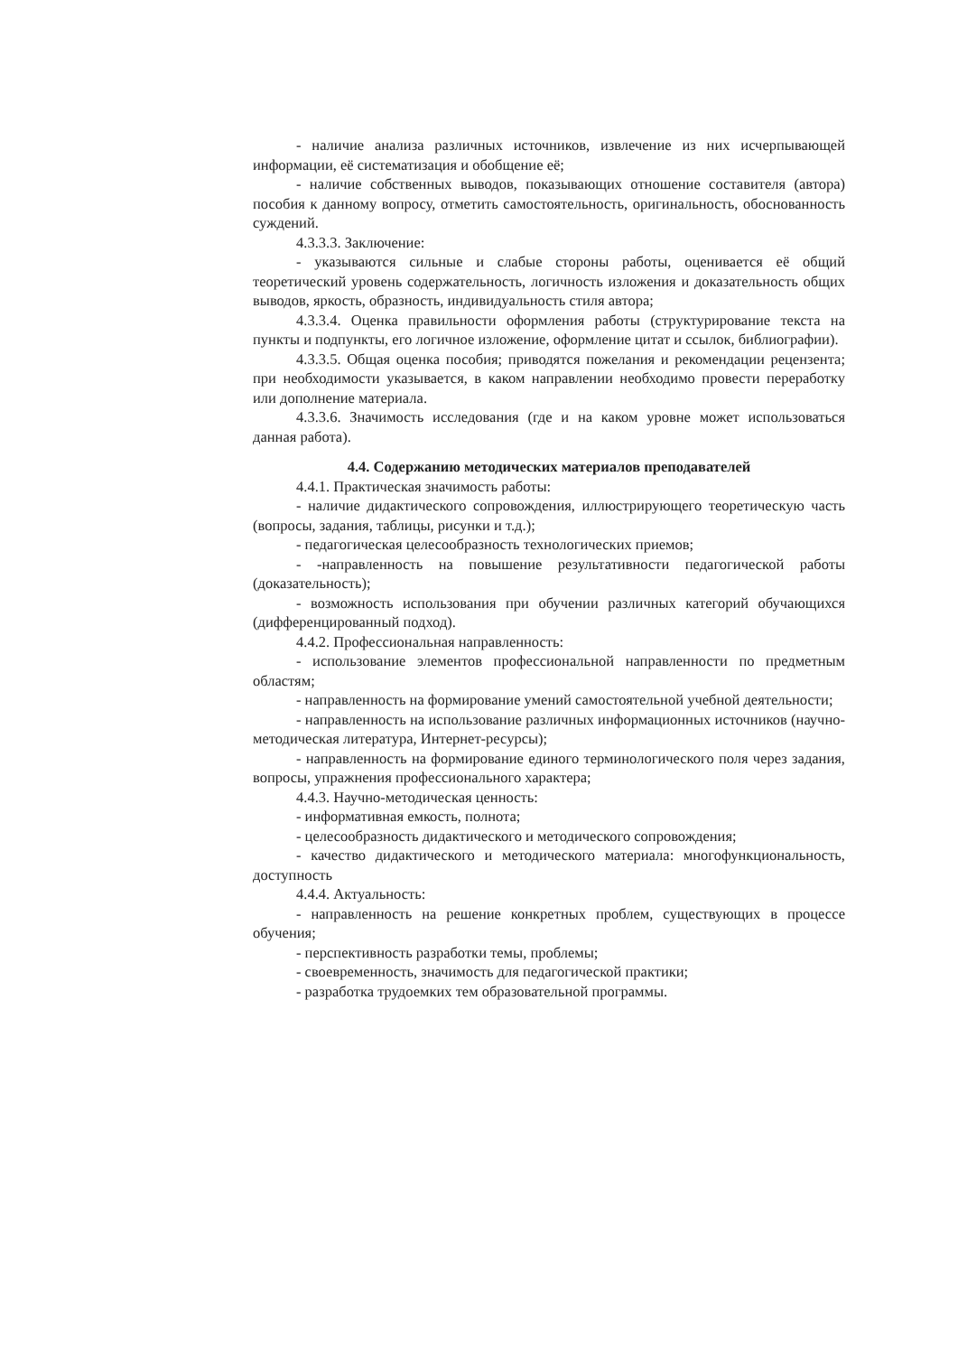- наличие анализа различных источников, извлечение из них исчерпывающей информации, её систематизация и обобщение её;
- наличие собственных выводов, показывающих отношение составителя (автора) пособия к данному вопросу, отметить самостоятельность, оригинальность, обоснованность суждений.
4.3.3.3. Заключение:
- указываются сильные и слабые стороны работы, оценивается её общий теоретический уровень содержательность, логичность изложения и доказательность общих выводов, яркость, образность, индивидуальность стиля автора;
4.3.3.4. Оценка правильности оформления работы (структурирование текста на пункты и подпункты, его логичное изложение, оформление цитат и ссылок, библиографии).
4.3.3.5. Общая оценка пособия; приводятся пожелания и рекомендации рецензента; при необходимости указывается, в каком направлении необходимо провести переработку или дополнение материала.
4.3.3.6. Значимость исследования (где и на каком уровне может использоваться данная работа).
4.4. Содержанию методических материалов преподавателей
4.4.1. Практическая значимость работы:
- наличие дидактического сопровождения, иллюстрирующего теоретическую часть (вопросы, задания, таблицы, рисунки и т.д.);
- педагогическая целесообразность технологических приемов;
- -направленность на повышение результативности педагогической работы (доказательность);
- возможность использования при обучении различных категорий обучающихся (дифференцированный подход).
4.4.2. Профессиональная направленность:
- использование элементов профессиональной направленности по предметным областям;
- направленность на формирование умений самостоятельной учебной деятельности;
- направленность на использование различных информационных источников (научно-методическая литература, Интернет-ресурсы);
- направленность на формирование единого терминологического поля через задания, вопросы, упражнения профессионального характера;
4.4.3. Научно-методическая ценность:
- информативная емкость, полнота;
- целесообразность дидактического и методического сопровождения;
- качество дидактического и методического материала: многофункциональность, доступность
4.4.4. Актуальность:
- направленность на решение конкретных проблем, существующих в процессе обучения;
- перспективность разработки темы, проблемы;
- своевременность, значимость для педагогической практики;
- разработка трудоемких тем образовательной программы.